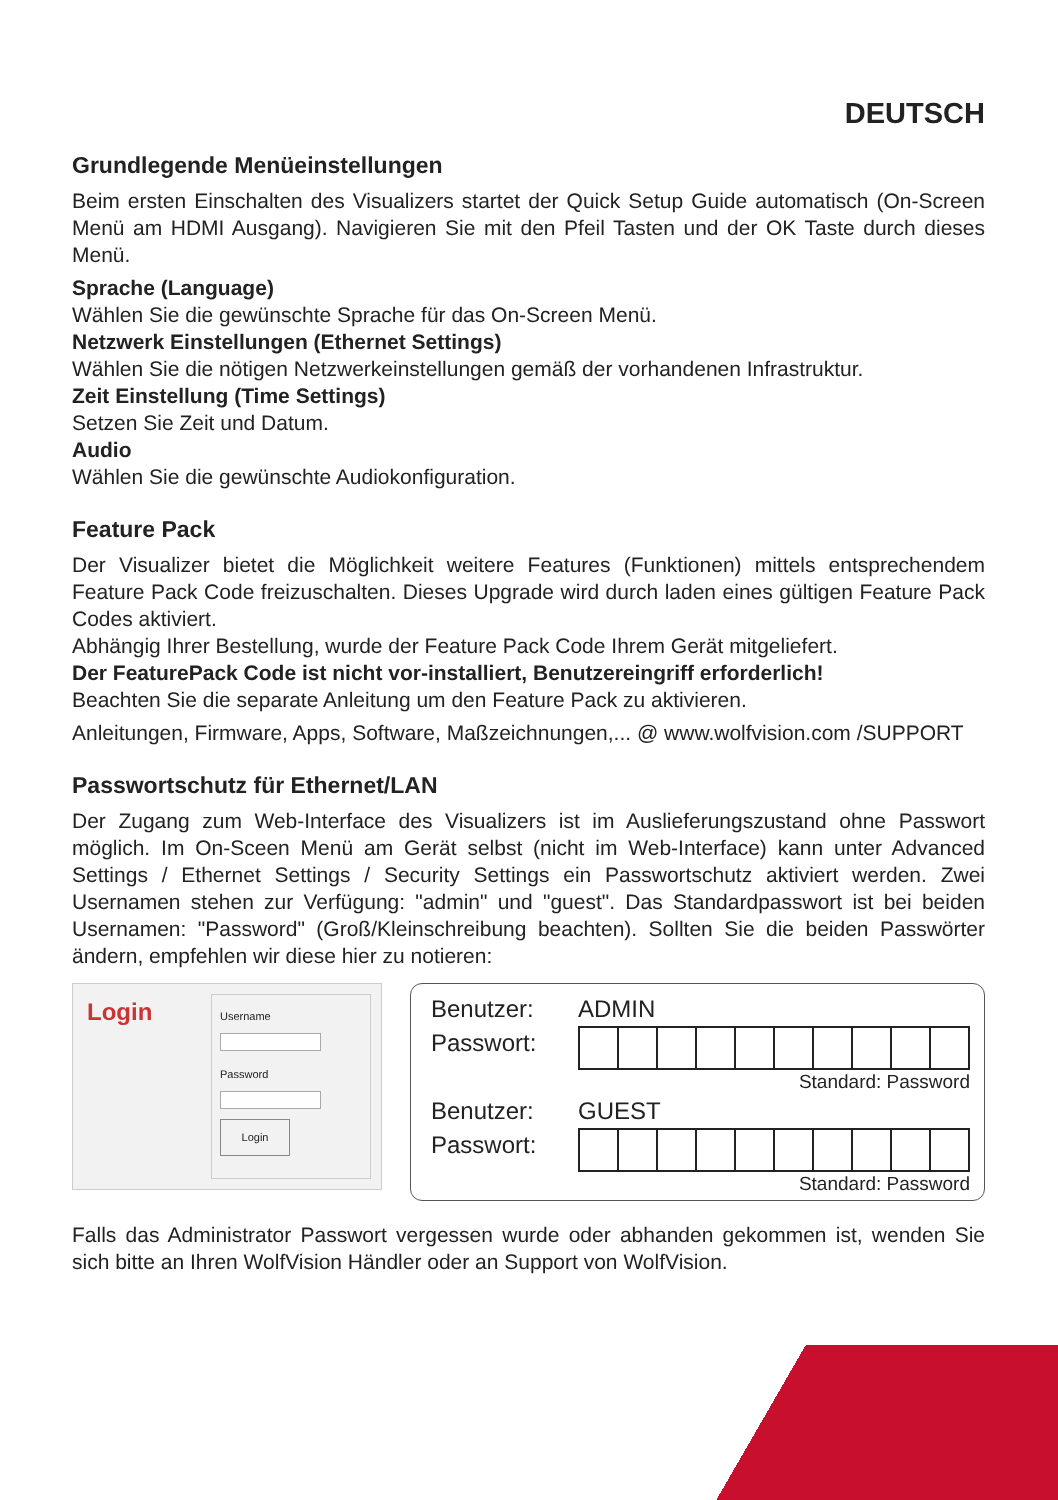DEUTSCH
Grundlegende Menüeinstellungen
Beim ersten Einschalten des Visualizers startet der Quick Setup Guide automatisch (On-Screen Menü am HDMI Ausgang). Navigieren Sie mit den Pfeil Tasten und der OK Taste durch dieses Menü.
Sprache (Language)
Wählen Sie die gewünschte Sprache für das On-Screen Menü.
Netzwerk Einstellungen (Ethernet Settings)
Wählen Sie die nötigen Netzwerkeinstellungen gemäß der vorhandenen Infrastruktur.
Zeit Einstellung (Time Settings)
Setzen Sie Zeit und Datum.
Audio
Wählen Sie die gewünschte Audiokonfiguration.
Feature Pack
Der Visualizer bietet die Möglichkeit weitere Features (Funktionen) mittels entsprechendem Feature Pack Code freizuschalten. Dieses Upgrade wird durch laden eines gültigen Feature Pack Codes aktiviert.
Abhängig Ihrer Bestellung, wurde der Feature Pack Code Ihrem Gerät mitgeliefert.
Der FeaturePack Code ist nicht vor-installiert, Benutzereingriff erforderlich!
Beachten Sie die separate Anleitung um den Feature Pack zu aktivieren.
Anleitungen, Firmware, Apps, Software, Maßzeichnungen,... @ www.wolfvision.com /SUPPORT
Passwortschutz für Ethernet/LAN
Der Zugang zum Web-Interface des Visualizers ist im Auslieferungszustand ohne Passwort möglich. Im On-Sceen Menü am Gerät selbst (nicht im Web-Interface) kann unter Advanced Settings / Ethernet Settings / Security Settings ein Passwortschutz aktiviert werden. Zwei Usernamen stehen zur Verfügung: "admin" und "guest". Das Standardpasswort ist bei beiden Usernamen: "Password" (Groß/Kleinschreibung beachten). Sollten Sie die beiden Passwörter ändern, empfehlen wir diese hier zu notieren:
Login
UsernamePassword
Login
Benutzer: ADMIN
Passwort:
Standard: Password
Benutzer: GUEST
Passwort:
Standard: Password
Falls das Administrator Passwort vergessen wurde oder abhanden gekommen ist, wenden Sie sich bitte an Ihren WolfVision Händler oder an Support von WolfVision.